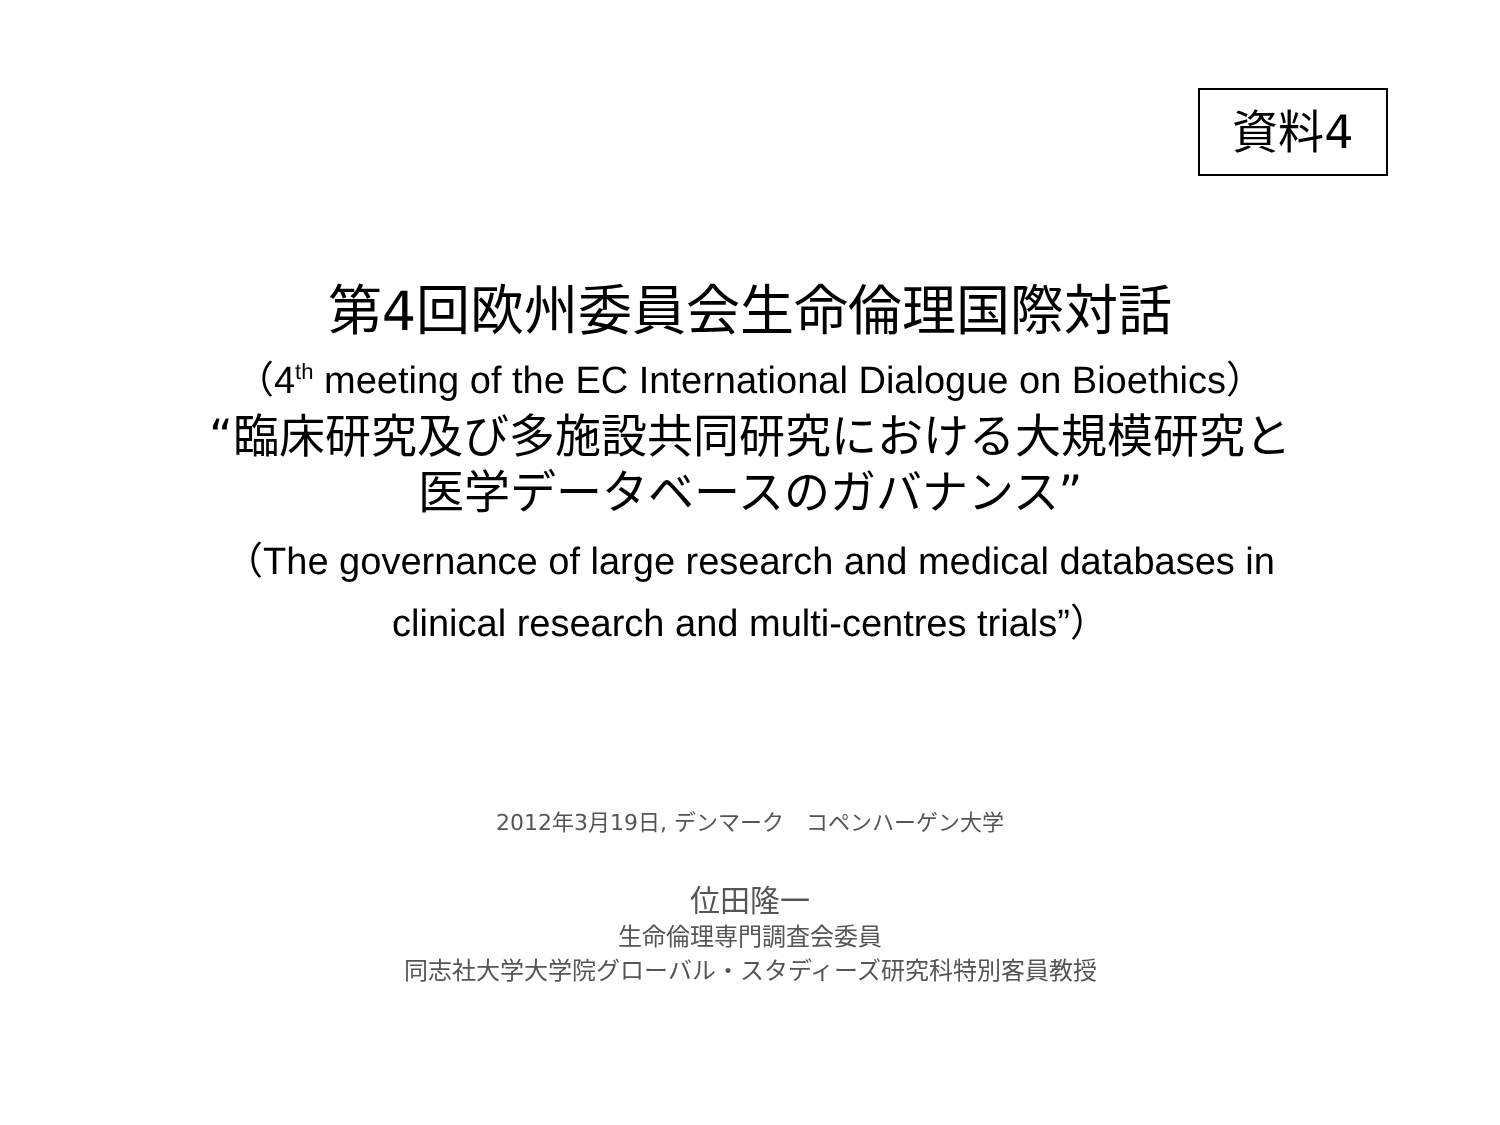資料4
第4回欧州委員会生命倫理国際対話
（4<sup>th</sup> meeting of the EC International Dialogue on Bioethics）
“臨床研究及び多施設共同研究における大規模研究と
医学データベースのガバナンス”
（The governance of large research and medical databases in
clinical research and multi-centres trials”）
2012年3月19日, デンマーク　コペンハーゲン大学
位田隆一
生命倫理専門調査会委員
同志社大学大学院グローバル・スタディーズ研究科特別客員教授